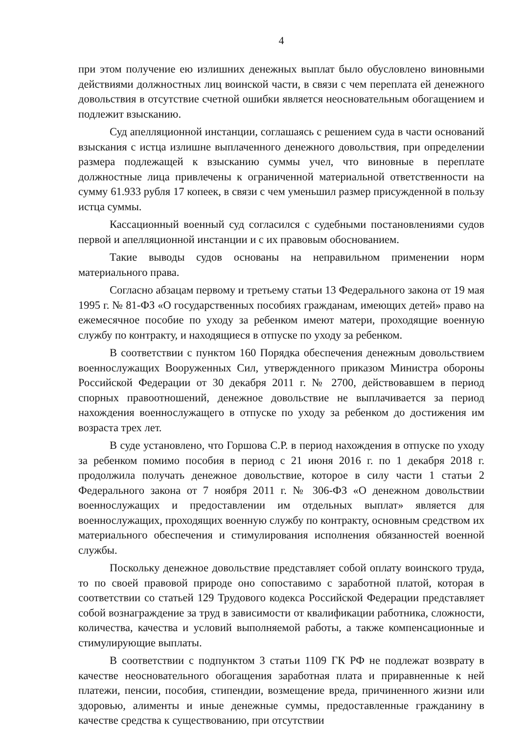4
при этом получение ею излишних денежных выплат было обусловлено виновными действиями должностных лиц воинской части, в связи с чем переплата ей денежного довольствия в отсутствие счетной ошибки является неосновательным обогащением и подлежит взысканию.
Суд апелляционной инстанции, соглашаясь с решением суда в части оснований взыскания с истца излишне выплаченного денежного довольствия, при определении размера подлежащей к взысканию суммы учел, что виновные в переплате должностные лица привлечены к ограниченной материальной ответственности на сумму 61.933 рубля 17 копеек, в связи с чем уменьшил размер присужденной в пользу истца суммы.
Кассационный военный суд согласился с судебными постановлениями судов первой и апелляционной инстанции и с их правовым обоснованием.
Такие выводы судов основаны на неправильном применении норм материального права.
Согласно абзацам первому и третьему статьи 13 Федерального закона от 19 мая 1995 г. № 81-ФЗ «О государственных пособиях гражданам, имеющих детей» право на ежемесячное пособие по уходу за ребенком имеют матери, проходящие военную службу по контракту, и находящиеся в отпуске по уходу за ребенком.
В соответствии с пунктом 160 Порядка обеспечения денежным довольствием военнослужащих Вооруженных Сил, утвержденного приказом Министра обороны Российской Федерации от 30 декабря 2011 г. № 2700, действовавшем в период спорных правоотношений, денежное довольствие не выплачивается за период нахождения военнослужащего в отпуске по уходу за ребенком до достижения им возраста трех лет.
В суде установлено, что Горшова С.Р. в период нахождения в отпуске по уходу за ребенком помимо пособия в период с 21 июня 2016 г. по 1 декабря 2018 г. продолжила получать денежное довольствие, которое в силу части 1 статьи 2 Федерального закона от 7 ноября 2011 г. № 306-ФЗ «О денежном довольствии военнослужащих и предоставлении им отдельных выплат» является для военнослужащих, проходящих военную службу по контракту, основным средством их материального обеспечения и стимулирования исполнения обязанностей военной службы.
Поскольку денежное довольствие представляет собой оплату воинского труда, то по своей правовой природе оно сопоставимо с заработной платой, которая в соответствии со статьей 129 Трудового кодекса Российской Федерации представляет собой вознаграждение за труд в зависимости от квалификации работника, сложности, количества, качества и условий выполняемой работы, а также компенсационные и стимулирующие выплаты.
В соответствии с подпунктом 3 статьи 1109 ГК РФ не подлежат возврату в качестве неосновательного обогащения заработная плата и приравненные к ней платежи, пенсии, пособия, стипендии, возмещение вреда, причиненного жизни или здоровью, алименты и иные денежные суммы, предоставленные гражданину в качестве средства к существованию, при отсутствии